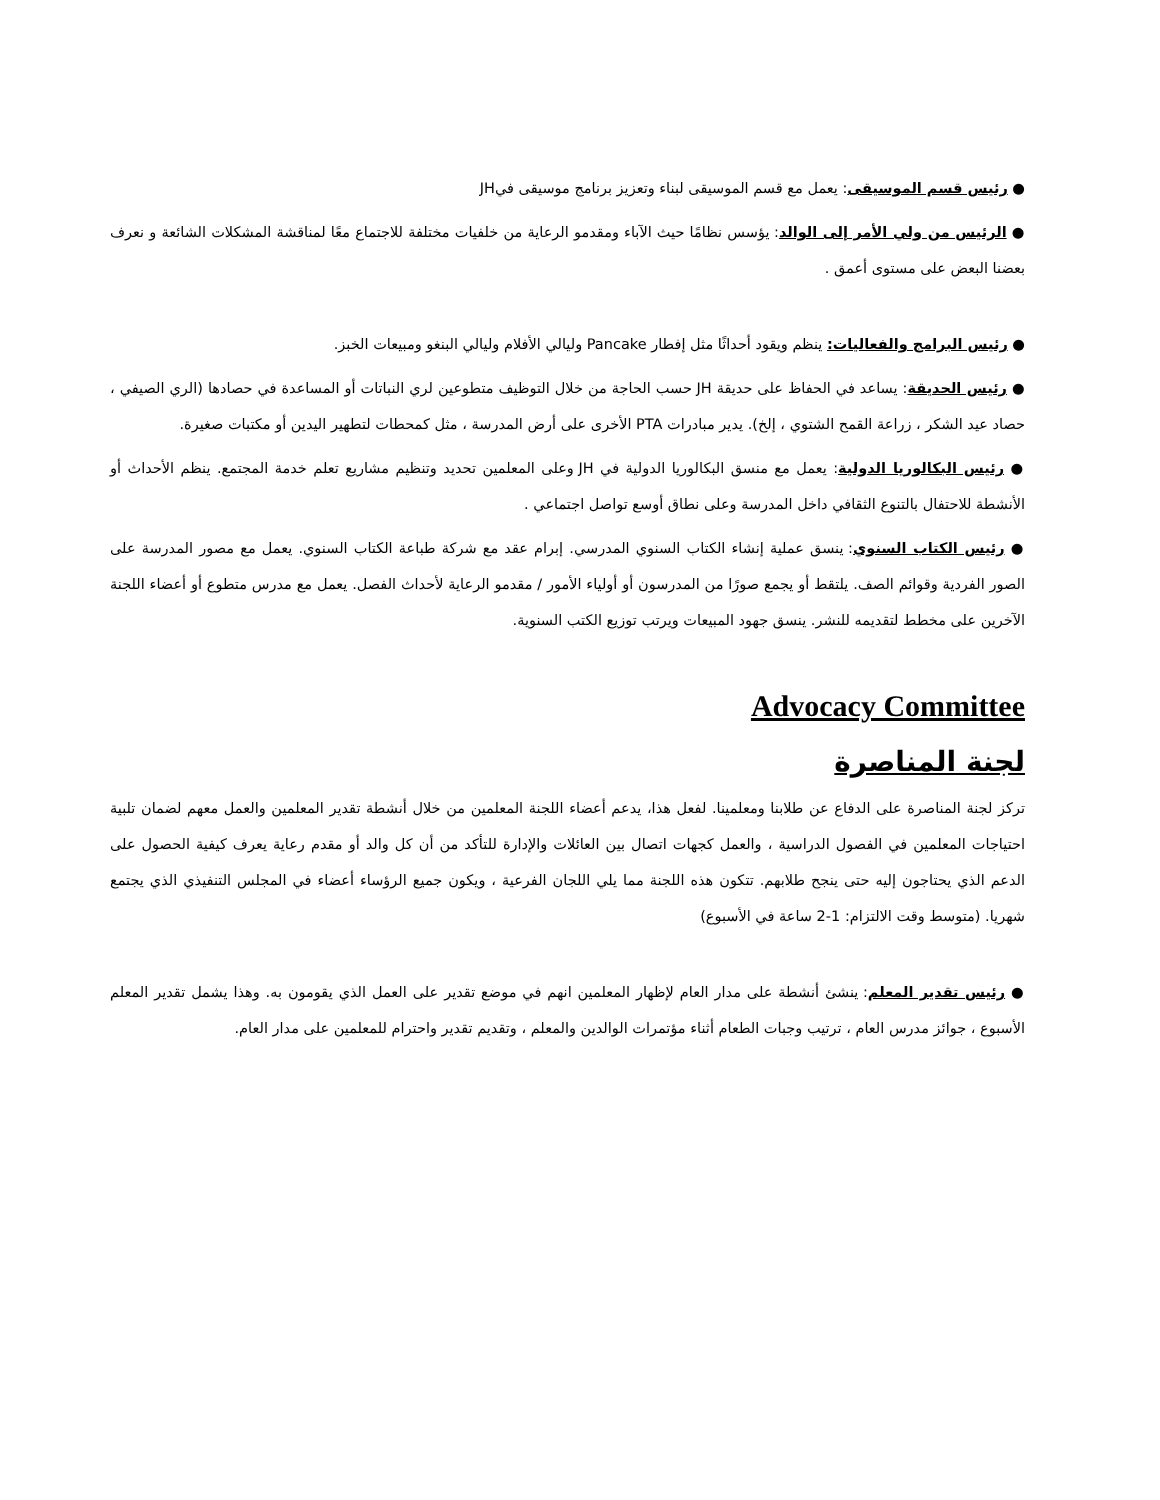● رئيس قسم الموسيقى: يعمل مع قسم الموسيقى لبناء وتعزيز برنامج موسيقى فيJH
● الرئيس من ولي الأمر إلى الوالد: يؤسس نظامًا حيث الآباء ومقدمو الرعاية من خلفيات مختلفة للاجتماع معًا لمناقشة المشكلات الشائعة و نعرف بعضنا البعض على مستوى أعمق .
● رئيس البرامج والفعاليات: ينظم ويقود أحداثًا مثل إفطار Pancake وليالي الأفلام وليالي البنغو ومبيعات الخبز.
● رئيس الحديقة: يساعد في الحفاظ على حديقة JH حسب الحاجة من خلال التوظيف متطوعين لري النباتات أو المساعدة في حصادها (الري الصيفي ، حصاد عيد الشكر ، زراعة القمح الشتوي ، إلخ). يدير مبادرات PTA الأخرى على أرض المدرسة ، مثل كمحطات لتطهير اليدين أو مكتبات صغيرة.
● رئيس البكالوريا الدولية: يعمل مع منسق البكالوريا الدولية في JH وعلى المعلمين تحديد وتنظيم مشاريع تعلم خدمة المجتمع. ينظم الأحداث أو الأنشطة للاحتفال بالتنوع الثقافي داخل المدرسة وعلى نطاق أوسع تواصل اجتماعي .
● رئيس الكتاب السنوي: ينسق عملية إنشاء الكتاب السنوي المدرسي. إبرام عقد مع شركة طباعة الكتاب السنوي. يعمل مع مصور المدرسة على الصور الفردية وقوائم الصف. يلتقط أو يجمع صورًا من المدرسون أو أولياء الأمور / مقدمو الرعاية لأحداث الفصل. يعمل مع مدرس متطوع أو أعضاء اللجنة الآخرين على مخطط لتقديمه للنشر. ينسق جهود المبيعات ويرتب توزيع الكتب السنوية.
Advocacy Committee
لجنة المناصرة
تركز لجنة المناصرة على الدفاع عن طلابنا ومعلمينا. لفعل هذا، يدعم أعضاء اللجنة المعلمين من خلال أنشطة تقدير المعلمين والعمل معهم لضمان تلبية احتياجات المعلمين في الفصول الدراسية ، والعمل كجهات اتصال بين العائلات والإدارة للتأكد من أن كل والد أو مقدم رعاية يعرف كيفية الحصول على الدعم الذي يحتاجون إليه حتى ينجح طلابهم. تتكون هذه اللجنة مما يلي اللجان الفرعية ، ويكون جميع الرؤساء أعضاء في المجلس التنفيذي الذي يجتمع شهريا. (متوسط وقت الالتزام: 1-2 ساعة في الأسبوع)
● رئيس تقدير المعلم: ينشئ أنشطة على مدار العام لإظهار المعلمين انهم في موضع تقدير على العمل الذي يقومون به. وهذا يشمل تقدير المعلم الأسبوع ، جوائز مدرس العام ، ترتيب وجبات الطعام أثناء مؤتمرات الوالدين والمعلم ، وتقديم تقدير واحترام للمعلمين على مدار العام.